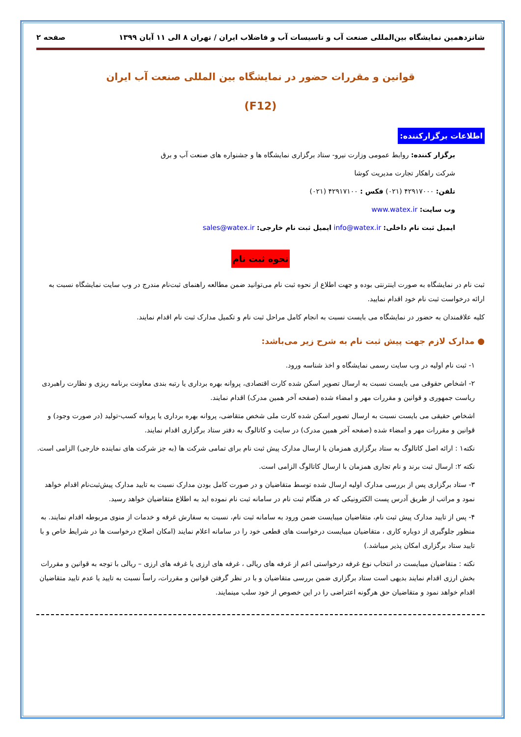شانزدهمین نمایشگاه بین‌المللی صنعت آب و تاسیسات آب و فاضلاب ایران / تهران ۸ الی ۱۱ آبان ۱۳۹۹ صفحه ۲
قوانین و مقررات حضور در نمایشگاه بین المللی صنعت آب ایران
(F12)
اطلاعات برگزارکننده:
برگزار کننده: روابط عمومی وزارت نیرو- ستاد برگزاری نمایشگاه ها و جشنواره های صنعت آب و برق
شرکت راهکار تجارت مدیریت کوشا
تلفن: ۴۲۹۱۷۰۰۰ (۰۲۱) فکس : ۴۲۹۱۷۱۰۰ (۰۲۱)
وب سایت: www.watex.ir
ایمیل ثبت نام داخلی: info@watex.ir ایمیل ثبت نام خارجی: sales@watex.ir
نحوه ثبت نام
ثبت نام در نمایشگاه به صورت اینترنتی بوده و جهت اطلاع از نحوه ثبت نام می‌توانید ضمن مطالعه راهنمای ثبت‌نام مندرج در وب سایت نمایشگاه نسبت به ارائه درخواست ثبت نام خود اقدام نمایید.
کلیه علاقمندان به حضور در نمایشگاه می بایست نسبت به انجام کامل مراحل ثبت نام و تکمیل مدارک ثبت نام اقدام نمایند.
● مدارک لازم جهت پیش ثبت نام به شرح زیر می‌باشد:
۱- ثبت نام اولیه در وب سایت رسمی نمایشگاه و اخذ شناسه ورود.
۲- اشخاص حقوقی می بایست نسبت به ارسال تصویر اسکن شده کارت اقتصادی، پروانه بهره برداری یا رتبه بندی معاونت برنامه ریزی و نظارت راهبردی ریاست جمهوری و قوانین و مقررات مهر و امضاء شده (صفحه آخر همین مدرک) اقدام نمایند.
اشخاص حقیقی می بایست نسبت به ارسال تصویر اسکن شده کارت ملی شخص متقاضی، پروانه بهره برداری یا پروانه کسب-تولید (در صورت وجود) و قوانین و مقررات مهر و امضاء شده (صفحه آخر همین مدرک) در سایت و کاتالوگ به دفتر ستاد برگزاری اقدام نمایند.
نکته۱ : ارائه اصل کاتالوگ به ستاد برگزاری همزمان با ارسال مدارک پیش ثبت نام برای تمامی شرکت ها (به جز شرکت های نماینده خارجی) الزامی است.
نکته ۲: ارسال ثبت برند و نام تجاری همزمان با ارسال کاتالوگ الزامی است.
۳- ستاد برگزاری پس از بررسی مدارک اولیه ارسال شده توسط متقاضیان و در صورت کامل بودن مدارک نسبت به تایید مدارک پیش‌ثبت‌نام اقدام خواهد نمود و مراتب از طریق آدرس پست الکترونیکی که در هنگام ثبت نام در سامانه ثبت نام نموده اید به اطلاع متقاضیان خواهد رسید.
۴- پس از تایید مدارک پیش ثبت نام، متقاضیان میبایست ضمن ورود به سامانه ثبت نام، نسبت به سفارش غرفه و خدمات از منوی مربوطه اقدام نمایند. به منظور جلوگیری از دوباره کاری ، متقاضیان میبایست درخواست های قطعی خود را در سامانه اعلام نمایند (امکان اصلاح درخواست ها در شرایط خاص و با تایید ستاد برگزاری امکان پذیر میباشد.)
نکته : متقاضیان میبایست در انتخاب نوع غرفه درخواستی اعم از غرفه های ریالی ، غرفه های ارزی یا غرفه های ارزی – ریالی با توجه به قوانین و مقررات بخش ارزی اقدام نمایند بدیهی است ستاد برگزاری ضمن بررسی متقاضیان و با در نظر گرفتن قوانین و مقررات، راساً نسبت به تایید یا عدم تایید متقاضیان اقدام خواهد نمود و متقاضیان حق هرگونه اعتراضی را در این خصوص از خود سلب مینمایند.